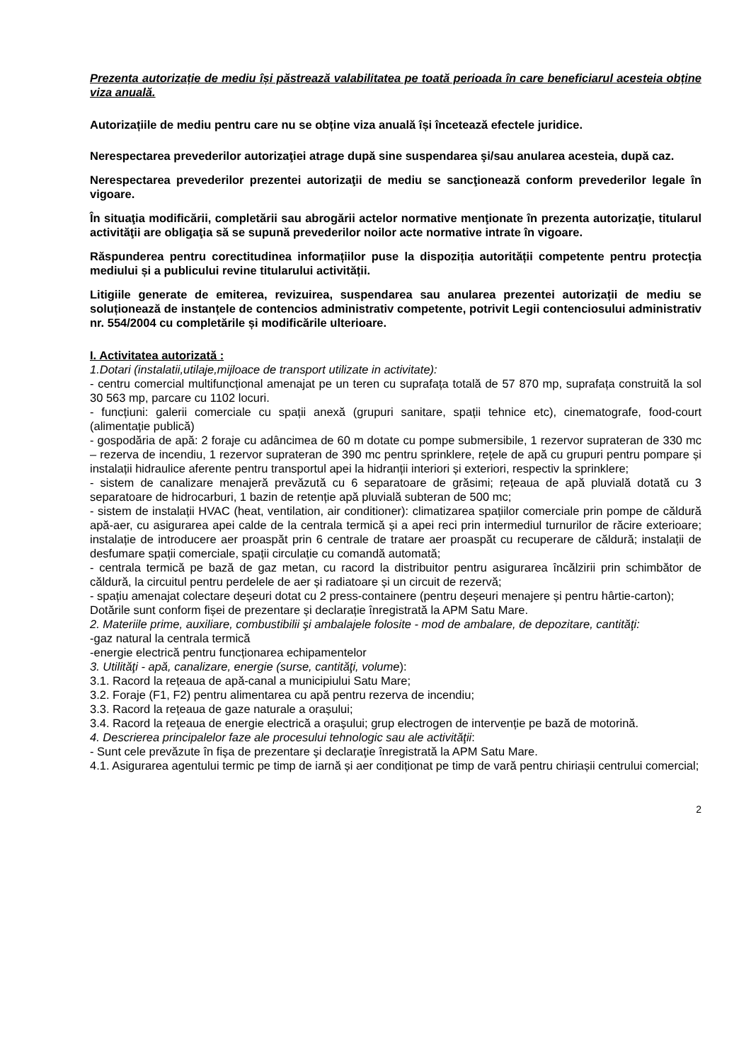Prezenta autorizație de mediu își păstrează valabilitatea pe toată perioada în care beneficiarul acesteia obține viza anuală.
Autorizațiile de mediu pentru care nu se obține viza anuală își încetează efectele juridice.
Nerespectarea prevederilor autorizaţiei atrage după sine suspendarea şi/sau anularea acesteia, după caz.
Nerespectarea prevederilor prezentei autorizaţii de mediu se sancţionează conform prevederilor legale în vigoare.
În situaţia modificării, completării sau abrogării actelor normative menţionate în prezenta autorizaţie, titularul activităţii are obligaţia să se supună prevederilor noilor acte normative intrate în vigoare.
Răspunderea pentru corectitudinea informațiilor puse la dispoziția autorității competente pentru protecția mediului și a publicului revine titularului activității.
Litigiile generate de emiterea, revizuirea, suspendarea sau anularea prezentei autorizații de mediu se soluționează de instanțele de contencios administrativ competente, potrivit Legii contenciosului administrativ nr. 554/2004 cu completările și modificările ulterioare.
I. Activitatea autorizată :
1.Dotari (instalatii,utilaje,mijloace de transport utilizate in activitate):
- centru comercial multifuncțional amenajat pe un teren cu suprafața totală de 57 870 mp, suprafața construită la sol 30 563 mp, parcare cu 1102 locuri.
- funcțiuni: galerii comerciale cu spații anexă (grupuri sanitare, spații tehnice etc), cinematografe, food-court (alimentație publică)
- gospodăria de apă: 2 foraje cu adâncimea de 60 m dotate cu pompe submersibile, 1 rezervor suprateran de 330 mc – rezerva de incendiu, 1 rezervor suprateran de 390 mc pentru sprinklere, rețele de apă cu grupuri pentru pompare și instalații hidraulice aferente pentru transportul apei la hidranții interiori și exteriori, respectiv la sprinklere;
- sistem de canalizare menajeră prevăzută cu 6 separatoare de grăsimi; rețeaua de apă pluvială dotată cu 3 separatoare de hidrocarburi, 1 bazin de retenție apă pluvială subteran de 500 mc;
- sistem de instalații HVAC (heat, ventilation, air conditioner): climatizarea spațiilor comerciale prin pompe de căldură apă-aer, cu asigurarea apei calde de la centrala termică și a apei reci prin intermediul turnurilor de răcire exterioare; instalație de introducere aer proaspăt prin 6 centrale de tratare aer proaspăt cu recuperare de căldură; instalații de desfumare spații comerciale, spații circulație cu comandă automată;
- centrala termică pe bază de gaz metan, cu racord la distribuitor pentru asigurarea încălzirii prin schimbător de căldură, la circuitul pentru perdelele de aer și radiatoare și un circuit de rezervă;
- spațiu amenajat colectare deșeuri dotat cu 2 press-containere (pentru deșeuri menajere și pentru hârtie-carton);
Dotările sunt conform fișei de prezentare și declarație înregistrată la APM Satu Mare.
2. Materiile prime, auxiliare, combustibilii şi ambalajele folosite - mod de ambalare, de depozitare, cantităţi:
-gaz natural la centrala termică
-energie electrică pentru funcționarea echipamentelor
3. Utilităţi - apă, canalizare, energie (surse, cantităţi, volume):
3.1. Racord la rețeaua de apă-canal a municipiului Satu Mare;
3.2. Foraje (F1, F2) pentru alimentarea cu apă pentru rezerva de incendiu;
3.3. Racord la rețeaua de gaze naturale a orașului;
3.4. Racord la reţeaua de energie electrică a oraşului; grup electrogen de intervenție pe bază de motorină.
4. Descrierea principalelor faze ale procesului tehnologic sau ale activităţii:
- Sunt cele prevăzute în fişa de prezentare şi declaraţie înregistrată la APM Satu Mare.
4.1. Asigurarea agentului termic pe timp de iarnă și aer condiționat pe timp de vară pentru chiriașii centrului comercial;
2